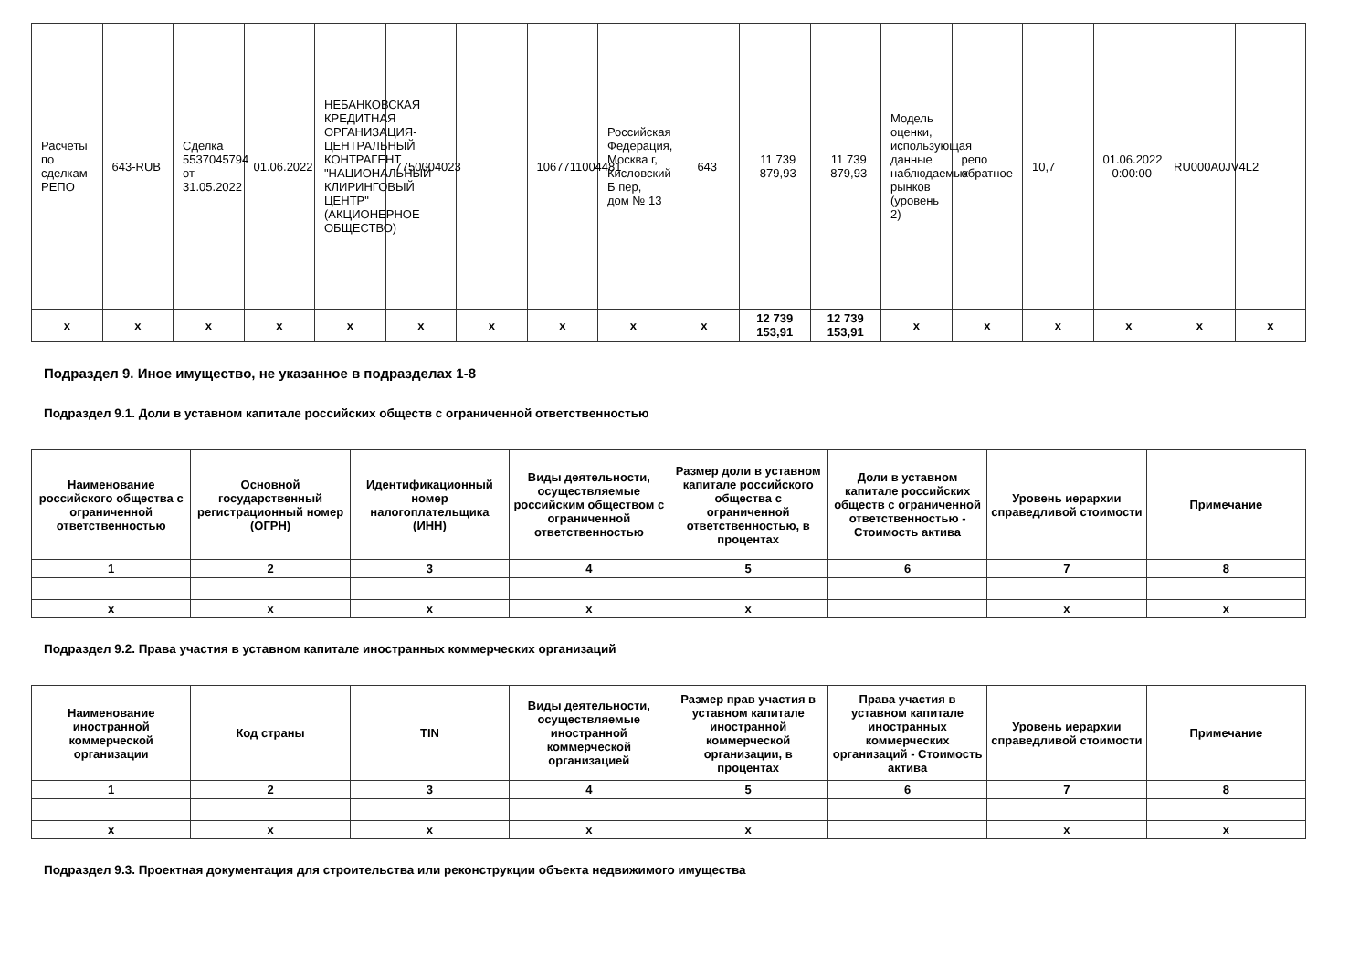| Расчеты по сделкам РЕПО | 643-RUB | Сделка 5537045794 от 31.05.2022 | 01.06.2022 | НЕБАНКОВСКАЯ КРЕДИТНАЯ ОРГАНИЗАЦИЯ-ЦЕНТРАЛЬНЫЙ КОНТРАГЕНТ "НАЦИОНАЛЬНЫЙ КЛИРИНГОВЫЙ ЦЕНТР" (АКЦИОНЕРНОЕ ОБЩЕСТВО) | 7750004023 | | 1067711004481 | Российская Федерация, Москва г, Кисловский Б пер, дом № 13 | 643 | 11 739 879,93 | 11 739 879,93 | Модель оценки, использующая данные наблюдаемых рынков (уровень 2) | репо обратное | 10,7 | 01.06.2022 0:00:00 | RU000A0JV4L2 | |
| x | x | x | x | x | x | x | x | x | x | 12 739 153,91 | 12 739 153,91 | x | x | x | x | x | x |
Подраздел 9. Иное имущество, не указанное в подразделах 1-8
Подраздел 9.1. Доли в уставном капитале российских обществ с ограниченной ответственностью
| Наименование российского общества с ограниченной ответственностью | Основной государственный регистрационный номер (ОГРН) | Идентификационный номер налогоплательщика (ИНН) | Виды деятельности, осуществляемые российским обществом с ограниченной ответственностью | Размер доли в уставном капитале российского общества с ограниченной ответственностью, в процентах | Доли в уставном капитале российских обществ с ограниченной ответственностью - Стоимость актива | Уровень иерархии справедливой стоимости | Примечание |
| --- | --- | --- | --- | --- | --- | --- | --- |
| 1 | 2 | 3 | 4 | 5 | 6 | 7 | 8 |
| x | x | x | x | x | | x | x |
Подраздел 9.2. Права участия в уставном капитале иностранных коммерческих организаций
| Наименование иностранной коммерческой организации | Код страны | TIN | Виды деятельности, осуществляемые иностранной коммерческой организацией | Размер прав участия в уставном капитале иностранной коммерческой организации, в процентах | Права участия в уставном капитале иностранных коммерческих организаций - Стоимость актива | Уровень иерархии справедливой стоимости | Примечание |
| --- | --- | --- | --- | --- | --- | --- | --- |
| 1 | 2 | 3 | 4 | 5 | 6 | 7 | 8 |
| x | x | x | x | x | | x | x |
Подраздел 9.3. Проектная документация для строительства или реконструкции объекта недвижимого имущества